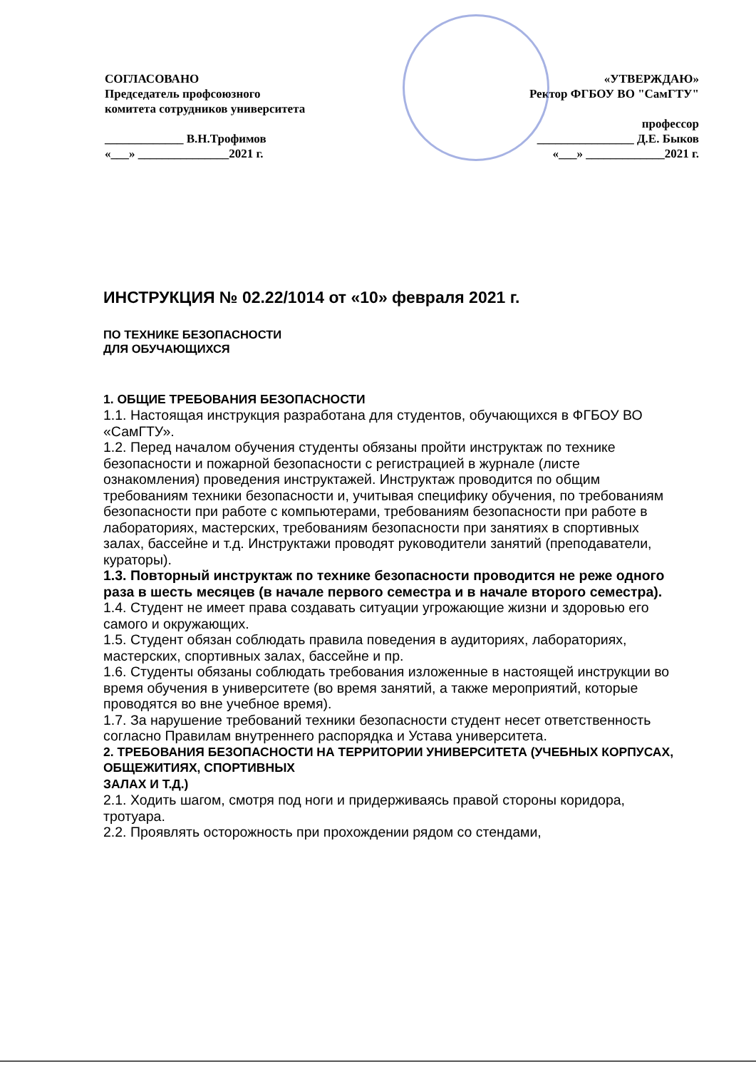СОГЛАСОВАНО
Председатель профсоюзного
комитета сотрудников университета
_____________ В.Н.Трофимов
«___» _______________2021 г.
«УТВЕРЖДАЮ»
Ректор ФГБОУ ВО "СамГТУ"
профессор
________________ Д.Е. Быков
«___» _____________2021 г.
ИНСТРУКЦИЯ № 02.22/1014 от «10» февраля 2021 г.
ПО ТЕХНИКЕ БЕЗОПАСНОСТИ
ДЛЯ ОБУЧАЮЩИХСЯ
1. ОБЩИЕ ТРЕБОВАНИЯ БЕЗОПАСНОСТИ
1.1. Настоящая инструкция разработана для студентов, обучающихся в ФГБОУ ВО «СамГТУ».
1.2. Перед началом обучения студенты обязаны пройти инструктаж по технике безопасности и пожарной безопасности с регистрацией в журнале (листе ознакомления) проведения инструктажей. Инструктаж проводится по общим требованиям техники безопасности и, учитывая специфику обучения, по требованиям безопасности при работе с компьютерами, требованиям безопасности при работе в лабораториях, мастерских, требованиям безопасности при занятиях в спортивных залах, бассейне и т.д. Инструктажи проводят руководители занятий (преподаватели, кураторы).
1.3. Повторный инструктаж по технике безопасности проводится не реже одного раза в шесть месяцев (в начале первого семестра и в начале второго семестра).
1.4. Студент не имеет права создавать ситуации угрожающие жизни и здоровью его самого и окружающих.
1.5. Студент обязан соблюдать правила поведения в аудиториях, лабораториях, мастерских, спортивных залах, бассейне и пр.
1.6. Студенты обязаны соблюдать требования изложенные в настоящей инструкции во время обучения в университете (во время занятий, а также мероприятий, которые проводятся во вне учебное время).
1.7. За нарушение требований техники безопасности студент несет ответственность согласно Правилам внутреннего распорядка и Устава университета.
2. ТРЕБОВАНИЯ БЕЗОПАСНОСТИ НА ТЕРРИТОРИИ УНИВЕРСИТЕТА (УЧЕБНЫХ КОРПУСАХ, ОБЩЕЖИТИЯХ, СПОРТИВНЫХ
ЗАЛАХ И Т.Д.)
2.1. Ходить шагом, смотря под ноги и придерживаясь правой стороны коридора, тротуара.
2.2. Проявлять осторожность при прохождении рядом со стендами,